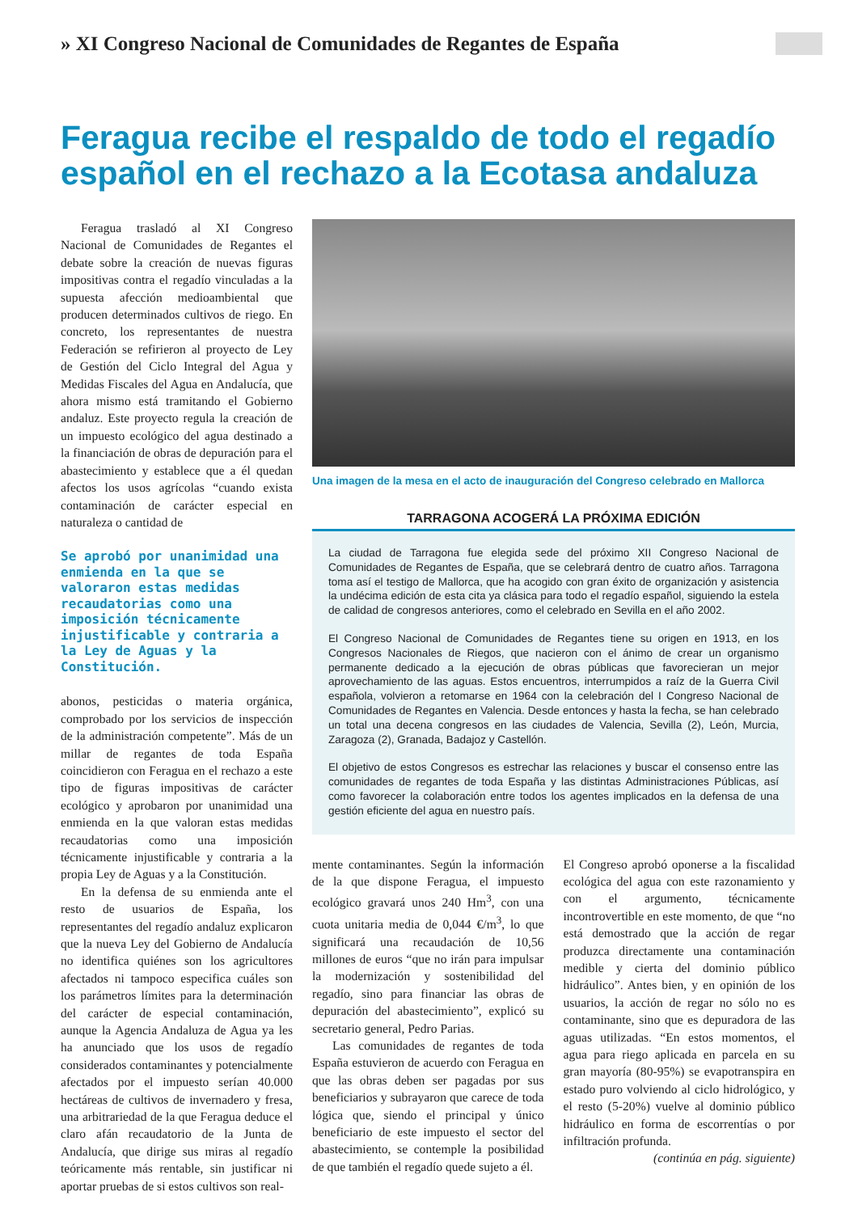» XI Congreso Nacional de Comunidades de Regantes de España
Feragua recibe el respaldo de todo el regadío español en el rechazo a la Ecotasa andaluza
Feragua trasladó al XI Congreso Nacional de Comunidades de Regantes el debate sobre la creación de nuevas figuras impositivas contra el regadío vinculadas a la supuesta afección medioambiental que producen determinados cultivos de riego. En concreto, los representantes de nuestra Federación se refirieron al proyecto de Ley de Gestión del Ciclo Integral del Agua y Medidas Fiscales del Agua en Andalucía, que ahora mismo está tramitando el Gobierno andaluz. Este proyecto regula la creación de un impuesto ecológico del agua destinado a la financiación de obras de depuración para el abastecimiento y establece que a él quedan afectos los usos agrícolas “cuando exista contaminación de carácter especial en naturaleza o cantidad de
Se aprobó por unanimidad una enmienda en la que se valoraron estas medidas recaudatorias como una imposición técnicamente injustificable y contraria a la Ley de Aguas y la Constitución.
abonos, pesticidas o materia orgánica, comprobado por los servicios de inspección de la administración competente”. Más de un millar de regantes de toda España coincidieron con Feragua en el rechazo a este tipo de figuras impositivas de carácter ecológico y aprobaron por unanimidad una enmienda en la que valoran estas medidas recaudatorias como una imposición técnicamente injustificable y contraria a la propia Ley de Aguas y a la Constitución.
En la defensa de su enmienda ante el resto de usuarios de España, los representantes del regadío andaluz explicaron que la nueva Ley del Gobierno de Andalucía no identifica quiénes son los agricultores afectados ni tampoco especifica cuáles son los parámetros límites para la determinación del carácter de especial contaminación, aunque la Agencia Andaluza de Agua ya les ha anunciado que los usos de regadío considerados contaminantes y potencialmente afectados por el impuesto serían 40.000 hectáreas de cultivos de invernadero y fresa, una arbitrariedad de la que Feragua deduce el claro afán recaudatorio de la Junta de Andalucía, que dirige sus miras al regadío teóricamente más rentable, sin justificar ni aportar pruebas de si estos cultivos son real-
Una imagen de la mesa en el acto de inauguración del Congreso celebrado en Mallorca
TARRAGONA ACOGERÁ LA PRÓXIMA EDICIÓN
La ciudad de Tarragona fue elegida sede del próximo XII Congreso Nacional de Comunidades de Regantes de España, que se celebrará dentro de cuatro años. Tarragona toma así el testigo de Mallorca, que ha acogido con gran éxito de organización y asistencia la undécima edición de esta cita ya clásica para todo el regadío español, siguiendo la estela de calidad de congresos anteriores, como el celebrado en Sevilla en el año 2002.
El Congreso Nacional de Comunidades de Regantes tiene su origen en 1913, en los Congresos Nacionales de Riegos, que nacieron con el ánimo de crear un organismo permanente dedicado a la ejecución de obras públicas que favorecieran un mejor aprovechamiento de las aguas. Estos encuentros, interrumpidos a raíz de la Guerra Civil española, volvieron a retomarse en 1964 con la celebración del I Congreso Nacional de Comunidades de Regantes en Valencia. Desde entonces y hasta la fecha, se han celebrado un total una decena congresos en las ciudades de Valencia, Sevilla (2), León, Murcia, Zaragoza (2), Granada, Badajoz y Castellón.
El objetivo de estos Congresos es estrechar las relaciones y buscar el consenso entre las comunidades de regantes de toda España y las distintas Administraciones Públicas, así como favorecer la colaboración entre todos los agentes implicados en la defensa de una gestión eficiente del agua en nuestro país.
mente contaminantes. Según la información de la que dispone Feragua, el impuesto ecológico gravará unos 240 Hm<sup>3</sup>, con una cuota unitaria media de 0,044 €/m<sup>3</sup>, lo que significará una recaudación de 10,56 millones de euros “que no irán para impulsar la modernización y sostenibilidad del regadío, sino para financiar las obras de depuración del abastecimiento”, explicó su secretario general, Pedro Parias.
Las comunidades de regantes de toda España estuvieron de acuerdo con Feragua en que las obras deben ser pagadas por sus beneficiarios y subrayaron que carece de toda lógica que, siendo el principal y único beneficiario de este impuesto el sector del abastecimiento, se contemple la posibilidad de que también el regadío quede sujeto a él.
El Congreso aprobó oponerse a la fiscalidad ecológica del agua con este razonamiento y con el argumento, técnicamente incontrovertible en este momento, de que “no está demostrado que la acción de regar produzca directamente una contaminación medible y cierta del dominio público hidráulico”. Antes bien, y en opinión de los usuarios, la acción de regar no sólo no es contaminante, sino que es depuradora de las aguas utilizadas. “En estos momentos, el agua para riego aplicada en parcela en su gran mayoría (80-95%) se evapotranspira en estado puro volviendo al ciclo hidrológico, y el resto (5-20%) vuelve al dominio público hidráulico en forma de escorrentías o por infiltración profunda.
(continúa en pág. siguiente)